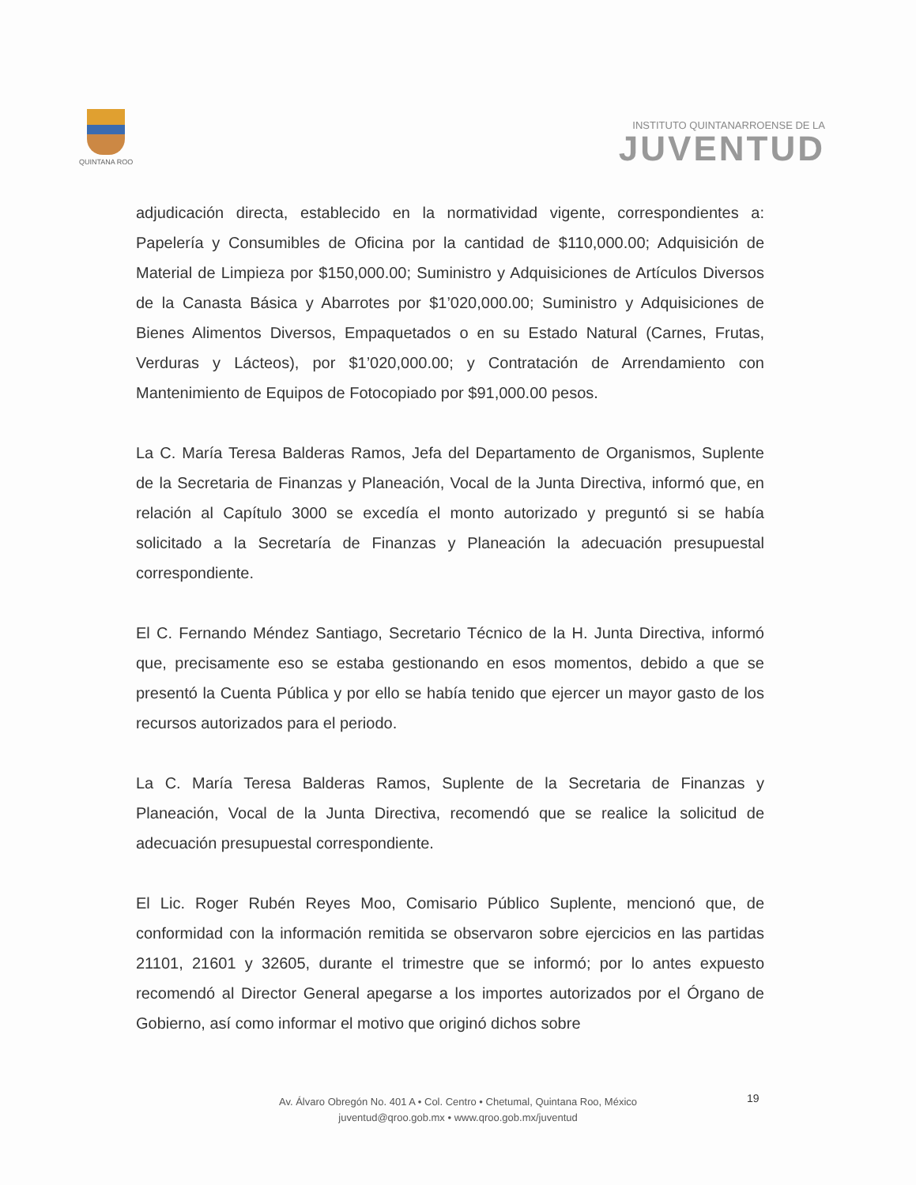QUINTANA ROO
INSTITUTO QUINTANARROENSE DE LA
JUVENTUD
adjudicación directa, establecido en la normatividad vigente, correspondientes a: Papelería y Consumibles de Oficina por la cantidad de $110,000.00; Adquisición de Material de Limpieza por $150,000.00; Suministro y Adquisiciones de Artículos Diversos de la Canasta Básica y Abarrotes por $1’020,000.00; Suministro y Adquisiciones de Bienes Alimentos Diversos, Empaquetados o en su Estado Natural (Carnes, Frutas, Verduras y Lácteos), por $1’020,000.00; y Contratación de Arrendamiento con Mantenimiento de Equipos de Fotocopiado por $91,000.00 pesos.
La C. María Teresa Balderas Ramos, Jefa del Departamento de Organismos, Suplente de la Secretaria de Finanzas y Planeación, Vocal de la Junta Directiva, informó que, en relación al Capítulo 3000 se excedía el monto autorizado y preguntó si se había solicitado a la Secretaría de Finanzas y Planeación la adecuación presupuestal correspondiente.
El C. Fernando Méndez Santiago, Secretario Técnico de la H. Junta Directiva, informó que, precisamente eso se estaba gestionando en esos momentos, debido a que se presentó la Cuenta Pública y por ello se había tenido que ejercer un mayor gasto de los recursos autorizados para el periodo.
La C. María Teresa Balderas Ramos, Suplente de la Secretaria de Finanzas y Planeación, Vocal de la Junta Directiva, recomendó que se realice la solicitud de adecuación presupuestal correspondiente.
El Lic. Roger Rubén Reyes Moo, Comisario Público Suplente, mencionó que, de conformidad con la información remitida se observaron sobre ejercicios en las partidas 21101, 21601 y 32605, durante el trimestre que se informó; por lo antes expuesto recomendó al Director General apegarse a los importes autorizados por el Órgano de Gobierno, así como informar el motivo que originó dichos sobre
19
Av. Álvaro Obregón No. 401 A • Col. Centro • Chetumal, Quintana Roo, México
juventud@qroo.gob.mx • www.qroo.gob.mx/juventud